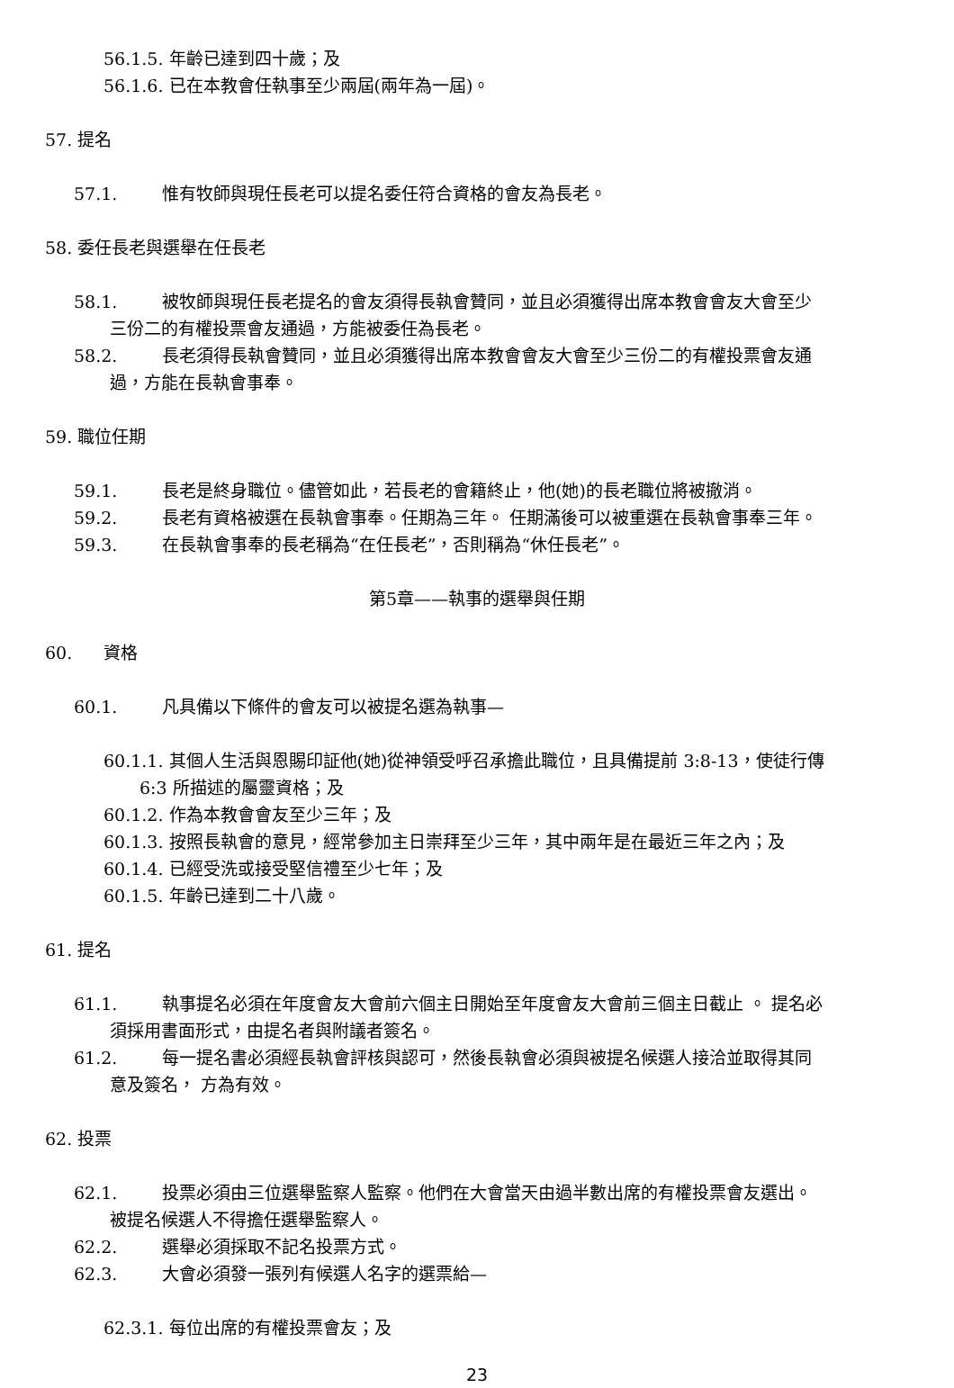56.1.5. 年齡已達到四十歲；及
56.1.6. 已在本教會任執事至少兩屆(兩年為一屆)。
57. 提名
57.1. 惟有牧師與現任長老可以提名委任符合資格的會友為長老。
58. 委任長老與選舉在任長老
58.1. 被牧師與現任長老提名的會友須得長執會贊同，並且必須獲得出席本教會會友大會至少
三份二的有權投票會友通過，方能被委任為長老。
58.2. 長老須得長執會贊同，並且必須獲得出席本教會會友大會至少三份二的有權投票會友通
過，方能在長執會事奉。
59. 職位任期
59.1. 長老是終身職位。儘管如此，若長老的會籍終止，他(她)的長老職位將被撤消。
59.2. 長老有資格被選在長執會事奉。任期為三年。 任期滿後可以被重選在長執會事奉三年。
59.3. 在長執會事奉的長老稱為“在任長老”，否則稱為“休任長老”。
第5章——執事的選舉與任期
60. 資格
60.1. 凡具備以下條件的會友可以被提名選為執事—
60.1.1. 其個人生活與恩賜印証他(她)從神領受呼召承擔此職位，且具備提前 3:8-13，使徒行傳
6:3 所描述的屬靈資格；及
60.1.2. 作為本教會會友至少三年；及
60.1.3. 按照長執會的意見，經常參加主日崇拜至少三年，其中兩年是在最近三年之內；及
60.1.4. 已經受洗或接受堅信禮至少七年；及
60.1.5. 年齡已達到二十八歲。
61. 提名
61.1. 執事提名必須在年度會友大會前六個主日開始至年度會友大會前三個主日截止 。 提名必
須採用書面形式，由提名者與附議者簽名。
61.2. 每一提名書必須經長執會評核與認可，然後長執會必須與被提名候選人接洽並取得其同
意及簽名， 方為有效。
62. 投票
62.1. 投票必須由三位選舉監察人監察。他們在大會當天由過半數出席的有權投票會友選出。
被提名候選人不得擔任選舉監察人。
62.2. 選舉必須採取不記名投票方式。
62.3. 大會必須發一張列有候選人名字的選票給—
62.3.1. 每位出席的有權投票會友；及
23